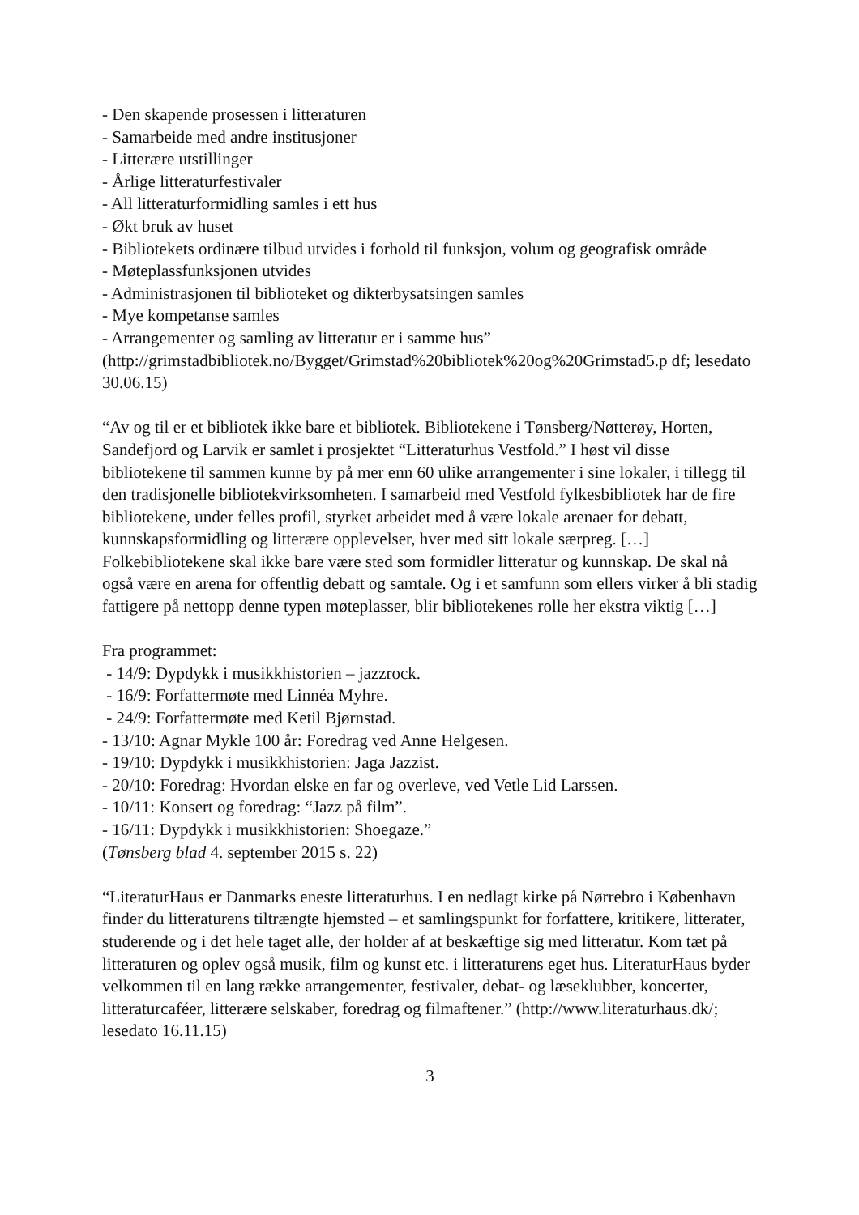- Den skapende prosessen i litteraturen
- Samarbeide med andre institusjoner
- Litterære utstillinger
- Årlige litteraturfestivaler
- All litteraturformidling samles i ett hus
- Økt bruk av huset
- Bibliotekets ordinære tilbud utvides i forhold til funksjon, volum og geografisk område
- Møteplassfunksjonen utvides
- Administrasjonen til biblioteket og dikterbysatsingen samles
- Mye kompetanse samles
- Arrangementer og samling av litteratur er i samme hus”
(http://grimstadbibliotek.no/Bygget/Grimstad%20bibliotek%20og%20Grimstad5.p df; lesedato 30.06.15)
“Av og til er et bibliotek ikke bare et bibliotek. Bibliotekene i Tønsberg/Nøtterøy, Horten, Sandefjord og Larvik er samlet i prosjektet “Litteraturhus Vestfold.” I høst vil disse bibliotekene til sammen kunne by på mer enn 60 ulike arrangementer i sine lokaler, i tillegg til den tradisjonelle bibliotekvirksomheten. I samarbeid med Vestfold fylkesbibliotek har de fire bibliotekene, under felles profil, styrket arbeidet med å være lokale arenaer for debatt, kunnskapsformidling og litterære opplevelser, hver med sitt lokale særpreg. […] Folkebibliotekene skal ikke bare være sted som formidler litteratur og kunnskap. De skal nå også være en arena for offentlig debatt og samtale. Og i et samfunn som ellers virker å bli stadig fattigere på nettopp denne typen møteplasser, blir bibliotekenes rolle her ekstra viktig […]
Fra programmet:
- 14/9: Dypdykk i musikkhistorien – jazzrock.
- 16/9: Forfattermøte med Linnéa Myhre.
- 24/9: Forfattermøte med Ketil Bjørnstad.
- 13/10: Agnar Mykle 100 år: Foredrag ved Anne Helgesen.
- 19/10: Dypdykk i musikkhistorien: Jaga Jazzist.
- 20/10: Foredrag: Hvordan elske en far og overleve, ved Vetle Lid Larssen.
- 10/11: Konsert og foredrag: “Jazz på film”.
- 16/11: Dypdykk i musikkhistorien: Shoegaze.”
(Tønsberg blad 4. september 2015 s. 22)
“LiteraturHaus er Danmarks eneste litteraturhus. I en nedlagt kirke på Nørrebro i København finder du litteraturens tiltrængte hjemsted – et samlingspunkt for forfattere, kritikere, litterater, studerende og i det hele taget alle, der holder af at beskæftige sig med litteratur. Kom tæt på litteraturen og oplev også musik, film og kunst etc. i litteraturens eget hus. LiteraturHaus byder velkommen til en lang række arrangementer, festivaler, debat- og læseklubber, koncerter, litteraturcaféer, litterære selskaber, foredrag og filmaftener.” (http://www.literaturhaus.dk/; lesedato 16.11.15)
3